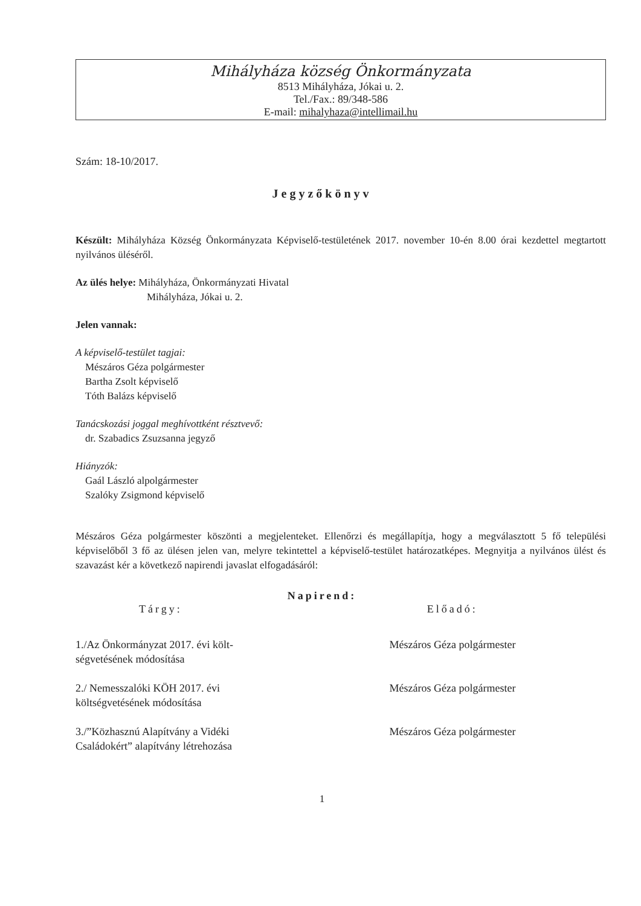Mihályháza község Önkormányzata
8513 Mihályháza, Jókai u. 2.
Tel./Fax.: 89/348-586
E-mail: mihalyhaza@intellimail.hu
Szám: 18-10/2017.
Jegyzőkönyv
Készült: Mihályháza Község Önkormányzata Képviselő-testületének 2017. november 10-én 8.00 órai kezdettel megtartott nyilvános üléséről.
Az ülés helye: Mihályháza, Önkormányzati Hivatal
Mihályháza, Jókai u. 2.
Jelen vannak:
A képviselő-testület tagjai:
Mészáros Géza polgármester
Bartha Zsolt képviselő
Tóth Balázs képviselő
Tanácskozási joggal meghívottként résztvevő:
dr. Szabadics Zsuzsanna jegyző
Hiányzók:
Gaál László alpolgármester
Szalóky Zsigmond képviselő
Mészáros Géza polgármester köszönti a megjelenteket. Ellenőrzi és megállapítja, hogy a megválasztott 5 fő települési képviselőből 3 fő az ülésen jelen van, melyre tekintettel a képviselő-testület határozatképes. Megnyitja a nyilvános ülést és szavazást kér a következő napirendi javaslat elfogadásáról:
Napirend:
| Tárgy: | Előadó: |
| --- | --- |
| 1./Az Önkormányzat 2017. évi költ- ségvetésének módosítása | Mészáros Géza polgármester |
| 2./ Nemesszalóki KÖH 2017. évi költségvetésének módosítása | Mészáros Géza polgármester |
| 3./”Közhasznú Alapítvány a Vidéki Családokért” alapítvány létrehozása | Mészáros Géza polgármester |
1